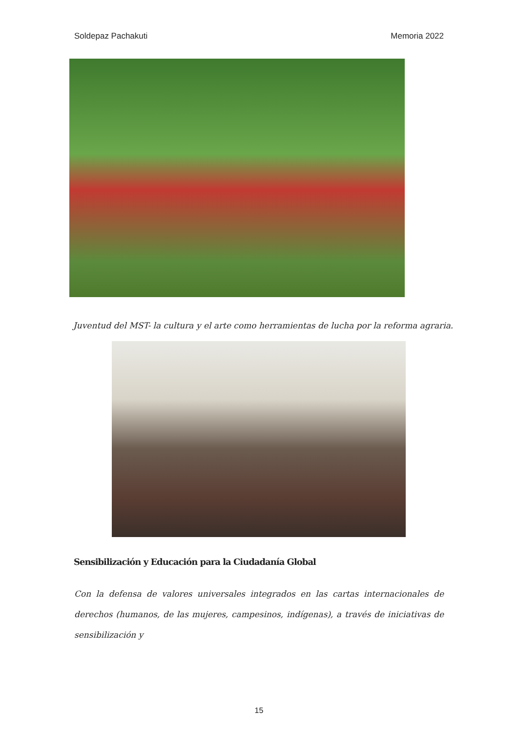Soldepaz Pachakuti Memoria 2022
Juventud del MST- la cultura y el arte como herramientas de lucha por la reforma agraria.
Sensibilización y Educación para la Ciudadanía Global
Con la defensa de valores universales integrados en las cartas internacionales de derechos (humanos, de las mujeres, campesinos, indígenas), a través de iniciativas de sensibilización y
15